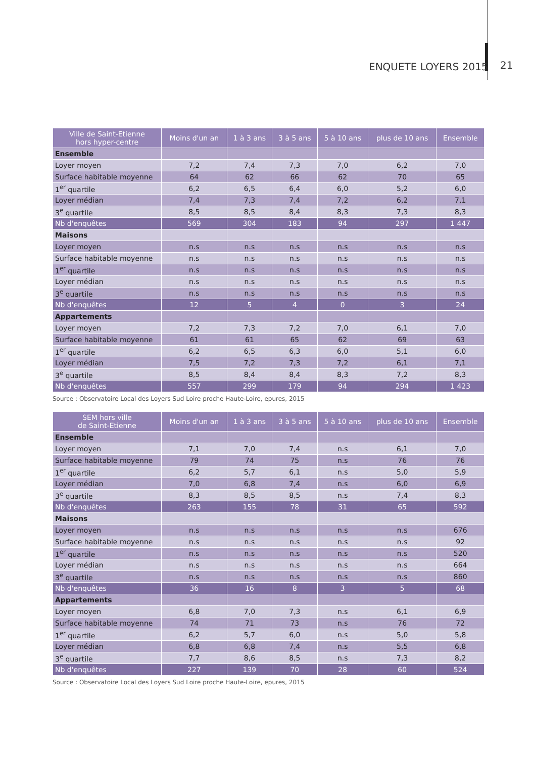ENQUETE LOYERS 2015 21
| Ville de Saint-Etienne hors hyper-centre | Moins d'un an | 1 à 3 ans | 3 à 5 ans | 5 à 10 ans | plus de 10 ans | Ensemble |
| --- | --- | --- | --- | --- | --- | --- |
| Ensemble | | | | | | |
| Loyer moyen | 7,2 | 7,4 | 7,3 | 7,0 | 6,2 | 7,0 |
| Surface habitable moyenne | 64 | 62 | 66 | 62 | 70 | 65 |
| 1<sup>er</sup> quartile | 6,2 | 6,5 | 6,4 | 6,0 | 5,2 | 6,0 |
| Loyer médian | 7,4 | 7,3 | 7,4 | 7,2 | 6,2 | 7,1 |
| 3<sup>e</sup> quartile | 8,5 | 8,5 | 8,4 | 8,3 | 7,3 | 8,3 |
| Nb d'enquêtes | 569 | 304 | 183 | 94 | 297 | 1 447 |
| Maisons | | | | | | |
| Loyer moyen | n.s | n.s | n.s | n.s | n.s | n.s |
| Surface habitable moyenne | n.s | n.s | n.s | n.s | n.s | n.s |
| 1<sup>er</sup> quartile | n.s | n.s | n.s | n.s | n.s | n.s |
| Loyer médian | n.s | n.s | n.s | n.s | n.s | n.s |
| 3<sup>e</sup> quartile | n.s | n.s | n.s | n.s | n.s | n.s |
| Nb d'enquêtes | 12 | 5 | 4 | 0 | 3 | 24 |
| Appartements | | | | | | |
| Loyer moyen | 7,2 | 7,3 | 7,2 | 7,0 | 6,1 | 7,0 |
| Surface habitable moyenne | 61 | 61 | 65 | 62 | 69 | 63 |
| 1<sup>er</sup> quartile | 6,2 | 6,5 | 6,3 | 6,0 | 5,1 | 6,0 |
| Loyer médian | 7,5 | 7,2 | 7,3 | 7,2 | 6,1 | 7,1 |
| 3<sup>e</sup> quartile | 8,5 | 8,4 | 8,4 | 8,3 | 7,2 | 8,3 |
| Nb d'enquêtes | 557 | 299 | 179 | 94 | 294 | 1 423 |
Source : Observatoire Local des Loyers Sud Loire proche Haute-Loire, epures, 2015
| SEM hors ville de Saint-Etienne | Moins d'un an | 1 à 3 ans | 3 à 5 ans | 5 à 10 ans | plus de 10 ans | Ensemble |
| --- | --- | --- | --- | --- | --- | --- |
| Ensemble | | | | | | |
| Loyer moyen | 7,1 | 7,0 | 7,4 | n.s | 6,1 | 7,0 |
| Surface habitable moyenne | 79 | 74 | 75 | n.s | 76 | 76 |
| 1<sup>er</sup> quartile | 6,2 | 5,7 | 6,1 | n.s | 5,0 | 5,9 |
| Loyer médian | 7,0 | 6,8 | 7,4 | n.s | 6,0 | 6,9 |
| 3<sup>e</sup> quartile | 8,3 | 8,5 | 8,5 | n.s | 7,4 | 8,3 |
| Nb d'enquêtes | 263 | 155 | 78 | 31 | 65 | 592 |
| Maisons | | | | | | |
| Loyer moyen | n.s | n.s | n.s | n.s | n.s | 676 |
| Surface habitable moyenne | n.s | n.s | n.s | n.s | n.s | 92 |
| 1<sup>er</sup> quartile | n.s | n.s | n.s | n.s | n.s | 520 |
| Loyer médian | n.s | n.s | n.s | n.s | n.s | 664 |
| 3<sup>e</sup> quartile | n.s | n.s | n.s | n.s | n.s | 860 |
| Nb d'enquêtes | 36 | 16 | 8 | 3 | 5 | 68 |
| Appartements | | | | | | |
| Loyer moyen | 6,8 | 7,0 | 7,3 | n.s | 6,1 | 6,9 |
| Surface habitable moyenne | 74 | 71 | 73 | n.s | 76 | 72 |
| 1<sup>er</sup> quartile | 6,2 | 5,7 | 6,0 | n.s | 5,0 | 5,8 |
| Loyer médian | 6,8 | 6,8 | 7,4 | n.s | 5,5 | 6,8 |
| 3<sup>e</sup> quartile | 7,7 | 8,6 | 8,5 | n.s | 7,3 | 8,2 |
| Nb d'enquêtes | 227 | 139 | 70 | 28 | 60 | 524 |
Source : Observatoire Local des Loyers Sud Loire proche Haute-Loire, epures, 2015